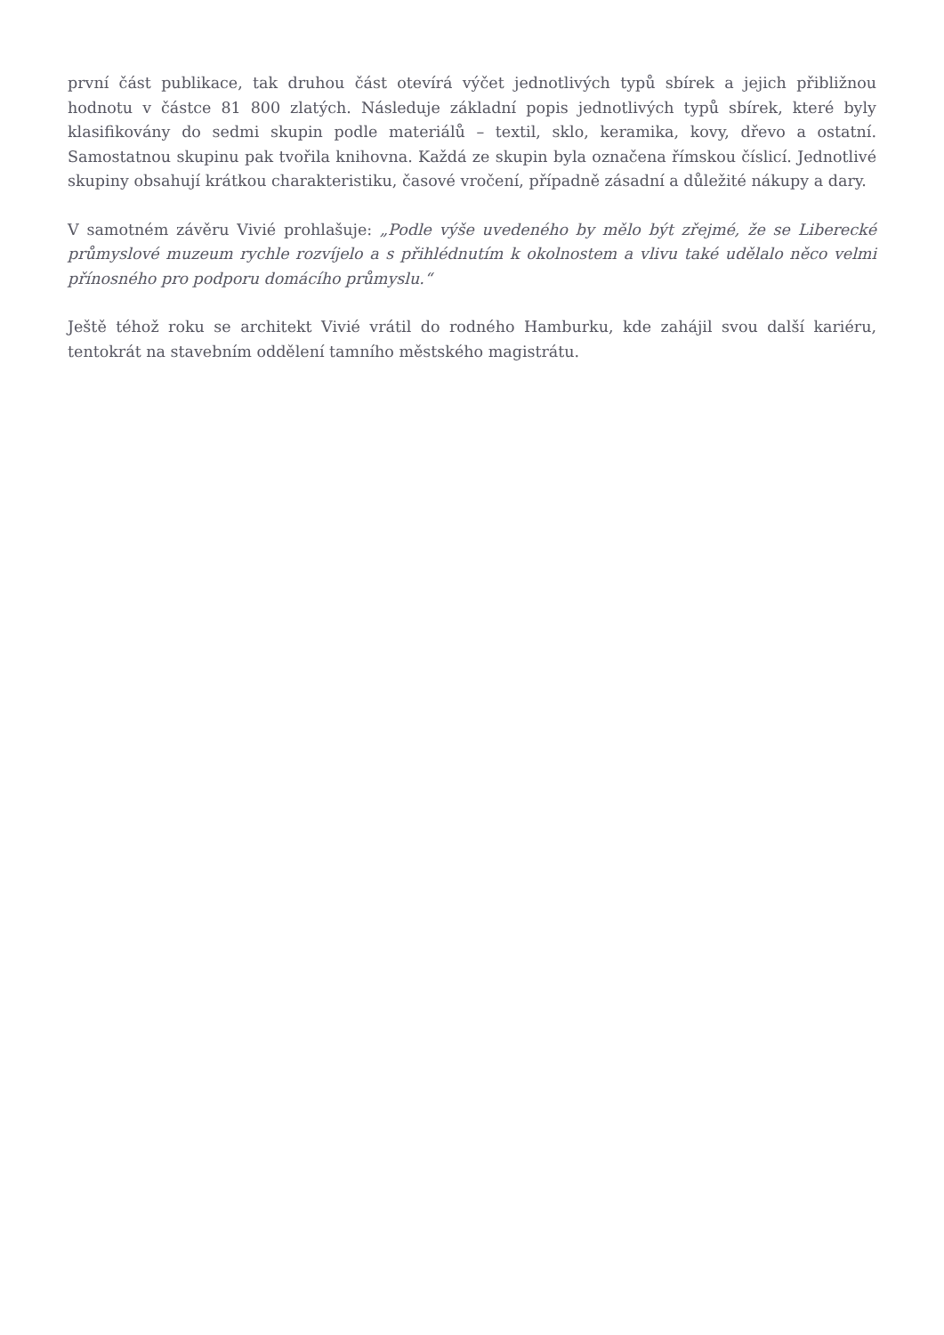první část publikace, tak druhou část otevírá výčet jednotlivých typů sbírek a jejich přibližnou hodnotu v částce 81 800 zlatých. Následuje základní popis jednotlivých typů sbírek, které byly klasifikovány do sedmi skupin podle materiálů – textil, sklo, keramika, kovy, dřevo a ostatní. Samostatnou skupinu pak tvořila knihovna. Každá ze skupin byla označena římskou číslicí. Jednotlivé skupiny obsahují krátkou charakteristiku, časové vročení, případně zásadní a důležité nákupy a dary.
V samotném závěru Vivié prohlašuje: „Podle výše uvedeného by mělo být zřejmé, že se Liberecké průmyslové muzeum rychle rozvíjelo a s přihlédnutím k okolnostem a vlivu také udělalo něco velmi přínosného pro podporu domácího průmyslu.“
Ještě téhož roku se architekt Vivié vrátil do rodného Hamburku, kde zahájil svou další kariéru, tentokrát na stavebním oddělení tamního městského magistrátu.